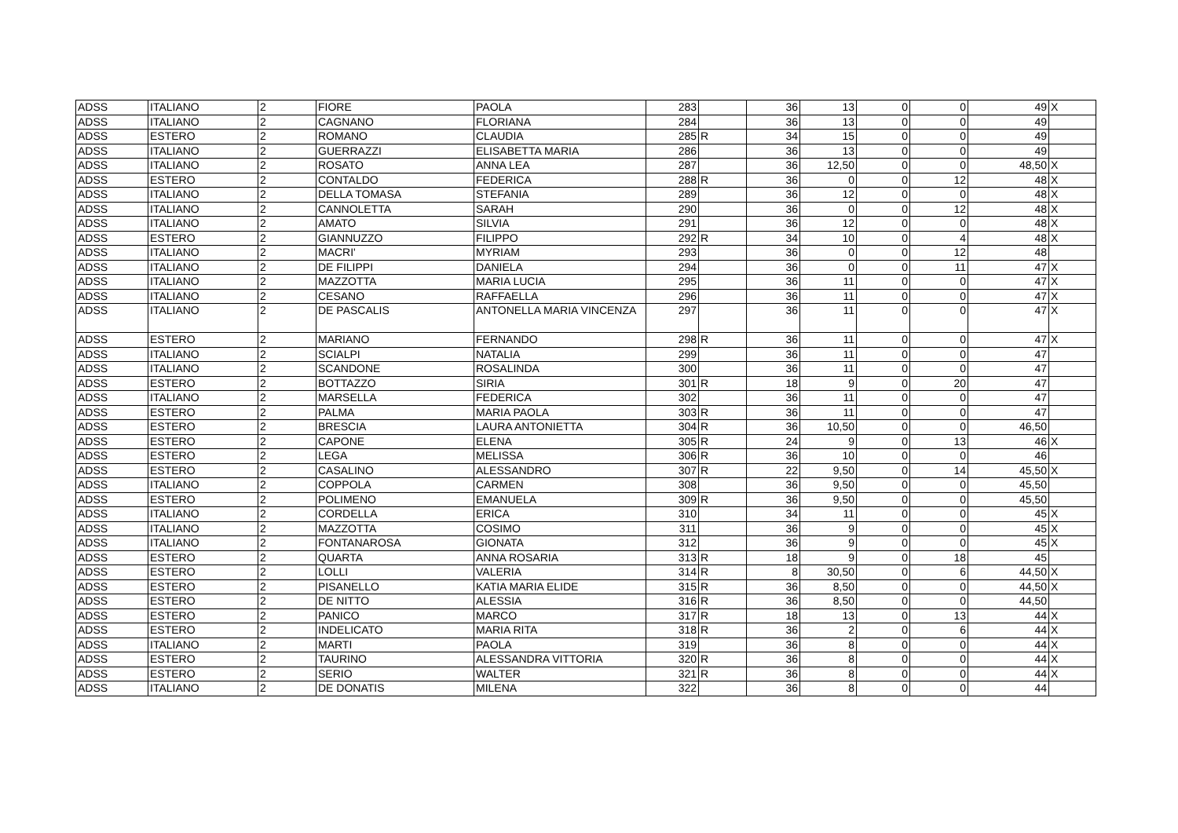| ADSS | ITALIANO | 2 | FIORE | PAOLA | 283 | | 36 | 13 | 0 | 0 | 49 | X |
| ADSS | ITALIANO | 2 | CAGNANO | FLORIANA | 284 | | 36 | 13 | 0 | 0 | 49 | |
| ADSS | ESTERO | 2 | ROMANO | CLAUDIA | 285 | R | 34 | 15 | 0 | 0 | 49 | |
| ADSS | ITALIANO | 2 | GUERRAZZI | ELISABETTA MARIA | 286 | | 36 | 13 | 0 | 0 | 49 | |
| ADSS | ITALIANO | 2 | ROSATO | ANNA LEA | 287 | | 36 | 12,50 | 0 | 0 | 48,50 | X |
| ADSS | ESTERO | 2 | CONTALDO | FEDERICA | 288 | R | 36 | 0 | 0 | 12 | 48 | X |
| ADSS | ITALIANO | 2 | DELLA TOMASA | STEFANIA | 289 | | 36 | 12 | 0 | 0 | 48 | X |
| ADSS | ITALIANO | 2 | CANNOLETTA | SARAH | 290 | | 36 | 0 | 0 | 12 | 48 | X |
| ADSS | ITALIANO | 2 | AMATO | SILVIA | 291 | | 36 | 12 | 0 | 0 | 48 | X |
| ADSS | ESTERO | 2 | GIANNUZZO | FILIPPO | 292 | R | 34 | 10 | 0 | 4 | 48 | X |
| ADSS | ITALIANO | 2 | MACRI' | MYRIAM | 293 | | 36 | 0 | 0 | 12 | 48 | |
| ADSS | ITALIANO | 2 | DE FILIPPI | DANIELA | 294 | | 36 | 0 | 0 | 11 | 47 | X |
| ADSS | ITALIANO | 2 | MAZZOTTA | MARIA LUCIA | 295 | | 36 | 11 | 0 | 0 | 47 | X |
| ADSS | ITALIANO | 2 | CESANO | RAFFAELLA | 296 | | 36 | 11 | 0 | 0 | 47 | X |
| ADSS | ITALIANO | 2 | DE PASCALIS | ANTONELLA MARIA VINCENZA | 297 | | 36 | 11 | 0 | 0 | 47 | X |
| ADSS | ESTERO | 2 | MARIANO | FERNANDO | 298 | R | 36 | 11 | 0 | 0 | 47 | X |
| ADSS | ITALIANO | 2 | SCIALPI | NATALIA | 299 | | 36 | 11 | 0 | 0 | 47 | |
| ADSS | ITALIANO | 2 | SCANDONE | ROSALINDA | 300 | | 36 | 11 | 0 | 0 | 47 | |
| ADSS | ESTERO | 2 | BOTTAZZO | SIRIA | 301 | R | 18 | 9 | 0 | 20 | 47 | |
| ADSS | ITALIANO | 2 | MARSELLA | FEDERICA | 302 | | 36 | 11 | 0 | 0 | 47 | |
| ADSS | ESTERO | 2 | PALMA | MARIA PAOLA | 303 | R | 36 | 11 | 0 | 0 | 47 | |
| ADSS | ESTERO | 2 | BRESCIA | LAURA ANTONIETTA | 304 | R | 36 | 10,50 | 0 | 0 | 46,50 | |
| ADSS | ESTERO | 2 | CAPONE | ELENA | 305 | R | 24 | 9 | 0 | 13 | 46 | X |
| ADSS | ESTERO | 2 | LEGA | MELISSA | 306 | R | 36 | 10 | 0 | 0 | 46 | |
| ADSS | ESTERO | 2 | CASALINO | ALESSANDRO | 307 | R | 22 | 9,50 | 0 | 14 | 45,50 | X |
| ADSS | ITALIANO | 2 | COPPOLA | CARMEN | 308 | | 36 | 9,50 | 0 | 0 | 45,50 | |
| ADSS | ESTERO | 2 | POLIMENO | EMANUELA | 309 | R | 36 | 9,50 | 0 | 0 | 45,50 | |
| ADSS | ITALIANO | 2 | CORDELLA | ERICA | 310 | | 34 | 11 | 0 | 0 | 45 | X |
| ADSS | ITALIANO | 2 | MAZZOTTA | COSIMO | 311 | | 36 | 9 | 0 | 0 | 45 | X |
| ADSS | ITALIANO | 2 | FONTANAROSA | GIONATA | 312 | | 36 | 9 | 0 | 0 | 45 | X |
| ADSS | ESTERO | 2 | QUARTA | ANNA ROSARIA | 313 | R | 18 | 9 | 0 | 18 | 45 | |
| ADSS | ESTERO | 2 | LOLLI | VALERIA | 314 | R | 8 | 30,50 | 0 | 6 | 44,50 | X |
| ADSS | ESTERO | 2 | PISANELLO | KATIA MARIA ELIDE | 315 | R | 36 | 8,50 | 0 | 0 | 44,50 | X |
| ADSS | ESTERO | 2 | DE NITTO | ALESSIA | 316 | R | 36 | 8,50 | 0 | 0 | 44,50 | |
| ADSS | ESTERO | 2 | PANICO | MARCO | 317 | R | 18 | 13 | 0 | 13 | 44 | X |
| ADSS | ESTERO | 2 | INDELICATO | MARIA RITA | 318 | R | 36 | 2 | 0 | 6 | 44 | X |
| ADSS | ITALIANO | 2 | MARTI | PAOLA | 319 | | 36 | 8 | 0 | 0 | 44 | X |
| ADSS | ESTERO | 2 | TAURINO | ALESSANDRA VITTORIA | 320 | R | 36 | 8 | 0 | 0 | 44 | X |
| ADSS | ESTERO | 2 | SERIO | WALTER | 321 | R | 36 | 8 | 0 | 0 | 44 | X |
| ADSS | ITALIANO | 2 | DE DONATIS | MILENA | 322 | | 36 | 8 | 0 | 0 | 44 | |